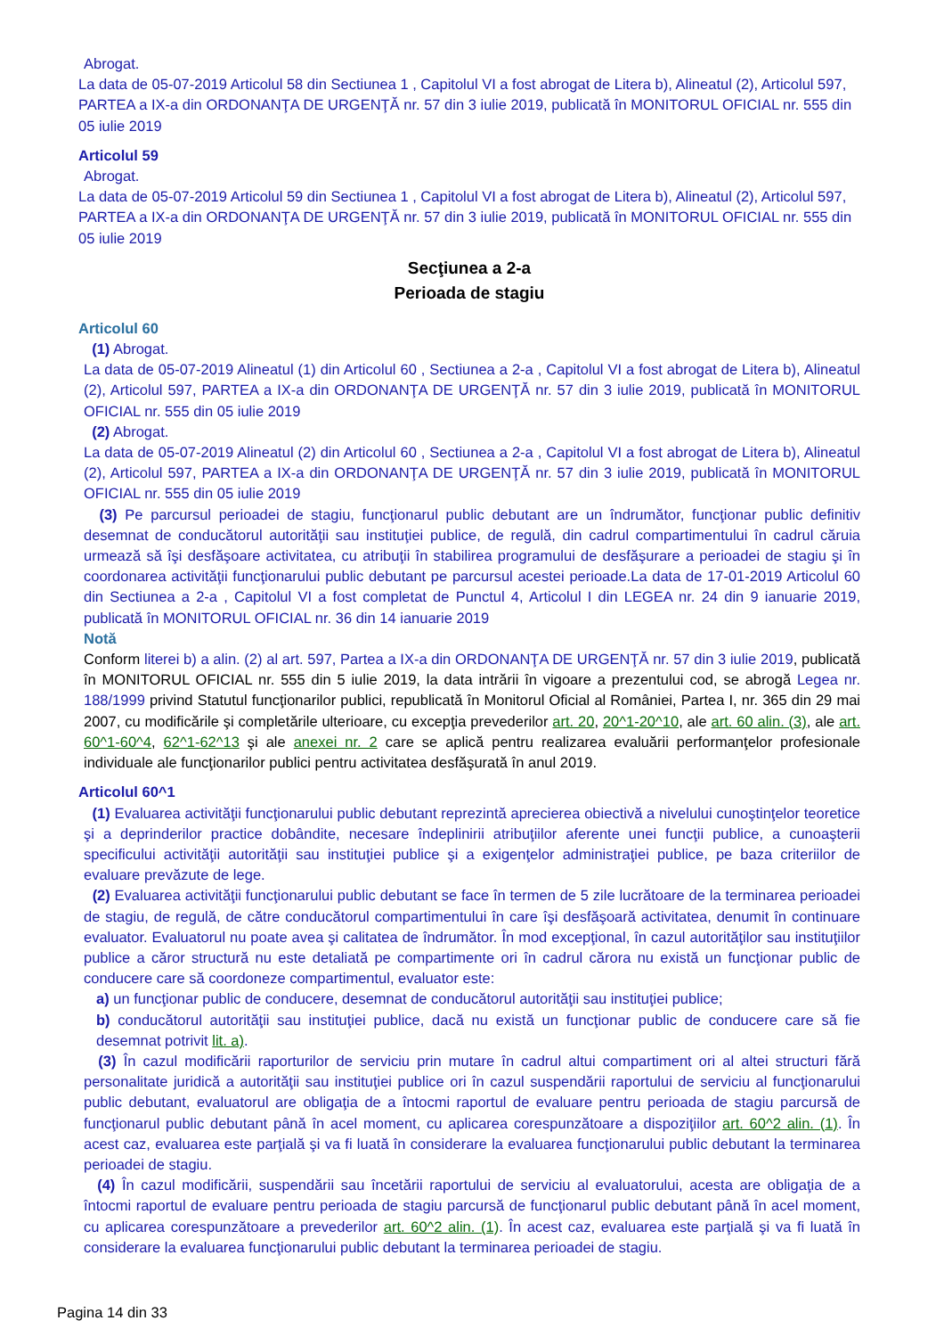Abrogat.
La data de 05-07-2019 Articolul 58 din Sectiunea 1 , Capitolul VI a fost abrogat de Litera b), Alineatul (2), Articolul 597, PARTEA a IX-a din ORDONANŢA DE URGENŢĂ nr. 57 din 3 iulie 2019, publicată în MONITORUL OFICIAL nr. 555 din 05 iulie 2019
Articolul 59
Abrogat.
La data de 05-07-2019 Articolul 59 din Sectiunea 1 , Capitolul VI a fost abrogat de Litera b), Alineatul (2), Articolul 597, PARTEA a IX-a din ORDONANŢA DE URGENŢĂ nr. 57 din 3 iulie 2019, publicată în MONITORUL OFICIAL nr. 555 din 05 iulie 2019
Secţiunea a 2-a
Perioada de stagiu
Articolul 60
(1) Abrogat.
La data de 05-07-2019 Alineatul (1) din Articolul 60 , Sectiunea a 2-a , Capitolul VI a fost abrogat de Litera b), Alineatul (2), Articolul 597, PARTEA a IX-a din ORDONANŢA DE URGENŢĂ nr. 57 din 3 iulie 2019, publicată în MONITORUL OFICIAL nr. 555 din 05 iulie 2019
(2) Abrogat.
La data de 05-07-2019 Alineatul (2) din Articolul 60 , Sectiunea a 2-a , Capitolul VI a fost abrogat de Litera b), Alineatul (2), Articolul 597, PARTEA a IX-a din ORDONANŢA DE URGENŢĂ nr. 57 din 3 iulie 2019, publicată în MONITORUL OFICIAL nr. 555 din 05 iulie 2019
(3) Pe parcursul perioadei de stagiu, funcţionarul public debutant are un îndrumător, funcţionar public definitiv desemnat de conducătorul autorităţii sau instituţiei publice, de regulă, din cadrul compartimentului în cadrul căruia urmează să îşi desfăşoare activitatea, cu atribuţii în stabilirea programului de desfăşurare a perioadei de stagiu şi în coordonarea activităţii funcţionarului public debutant pe parcursul acestei perioade.La data de 17-01-2019 Articolul 60 din Sectiunea a 2-a , Capitolul VI a fost completat de Punctul 4, Articolul I din LEGEA nr. 24 din 9 ianuarie 2019, publicată în MONITORUL OFICIAL nr. 36 din 14 ianuarie 2019
Notă
Conform literei b) a alin. (2) al art. 597, Partea a IX-a din ORDONANŢA DE URGENŢĂ nr. 57 din 3 iulie 2019, publicată în MONITORUL OFICIAL nr. 555 din 5 iulie 2019, la data intrării în vigoare a prezentului cod, se abrogă Legea nr. 188/1999 privind Statutul funcţionarilor publici, republicată în Monitorul Oficial al României, Partea I, nr. 365 din 29 mai 2007, cu modificările şi completările ulterioare, cu excepţia prevederilor art. 20, 20^1-20^10, ale art. 60 alin. (3), ale art. 60^1-60^4, 62^1-62^13 şi ale anexei nr. 2 care se aplică pentru realizarea evaluării performanţelor profesionale individuale ale funcţionarilor publici pentru activitatea desfăşurată în anul 2019.
Articolul 60^1
(1) Evaluarea activităţii funcţionarului public debutant reprezintă aprecierea obiectivă a nivelului cunoştinţelor teoretice şi a deprinderilor practice dobândite, necesare îndeplinirii atribuţiilor aferente unei funcţii publice, a cunoaşterii specificului activităţii autorităţii sau instituţiei publice şi a exigenţelor administraţiei publice, pe baza criteriilor de evaluare prevăzute de lege.
(2) Evaluarea activităţii funcţionarului public debutant se face în termen de 5 zile lucrătoare de la terminarea perioadei de stagiu, de regulă, de către conducătorul compartimentului în care îşi desfăşoară activitatea, denumit în continuare evaluator. Evaluatorul nu poate avea şi calitatea de îndrumător. În mod excepţional, în cazul autorităţilor sau instituţiilor publice a căror structură nu este detaliată pe compartimente ori în cadrul cărora nu există un funcţionar public de conducere care să coordoneze compartimentul, evaluator este:
a) un funcţionar public de conducere, desemnat de conducătorul autorităţii sau instituţiei publice;
b) conducătorul autorităţii sau instituţiei publice, dacă nu există un funcţionar public de conducere care să fie desemnat potrivit lit. a).
(3) În cazul modificării raporturilor de serviciu prin mutare în cadrul altui compartiment ori al altei structuri fără personalitate juridică a autorităţii sau instituţiei publice ori în cazul suspendării raportului de serviciu al funcţionarului public debutant, evaluatorul are obligaţia de a întocmi raportul de evaluare pentru perioada de stagiu parcursă de funcţionarul public debutant până în acel moment, cu aplicarea corespunzătoare a dispoziţiilor art. 60^2 alin. (1). În acest caz, evaluarea este parţială şi va fi luată în considerare la evaluarea funcţionarului public debutant la terminarea perioadei de stagiu.
(4) În cazul modificării, suspendării sau încetării raportului de serviciu al evaluatorului, acesta are obligaţia de a întocmi raportul de evaluare pentru perioada de stagiu parcursă de funcţionarul public debutant până în acel moment, cu aplicarea corespunzătoare a prevederilor art. 60^2 alin. (1). În acest caz, evaluarea este parţială şi va fi luată în considerare la evaluarea funcţionarului public debutant la terminarea perioadei de stagiu.
Pagina 14 din 33